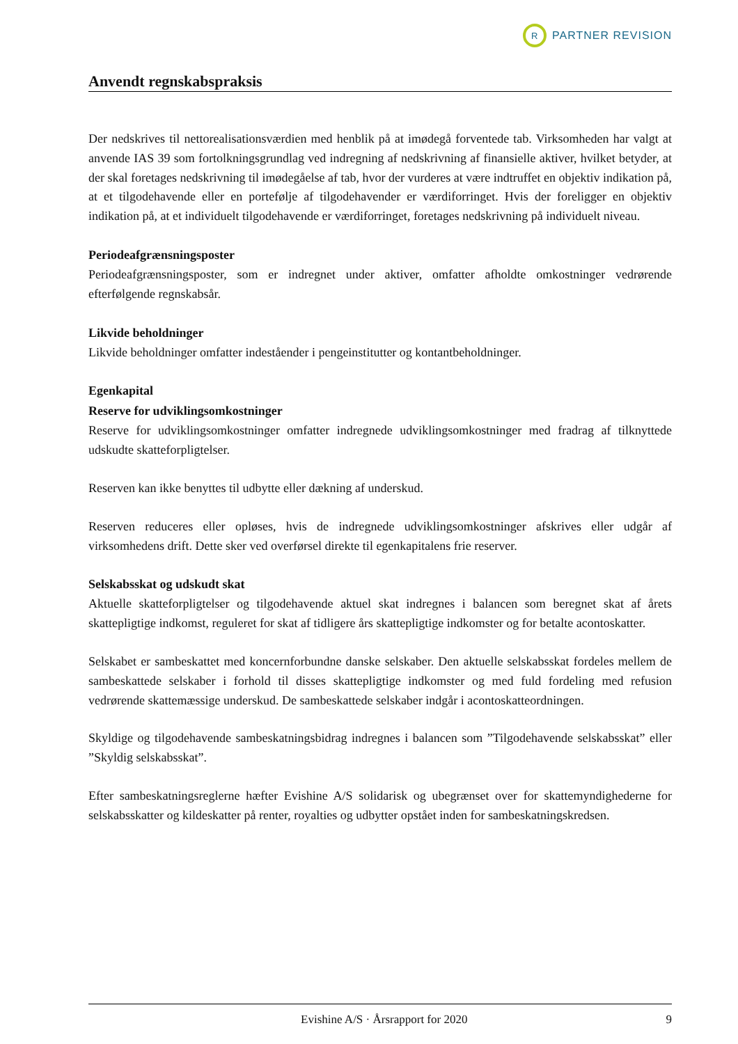R
PARTNER REVISION
Anvendt regnskabspraksis
Der nedskrives til nettorealisationsværdien med henblik på at imødegå forventede tab. Virksomheden har valgt at anvende IAS 39 som fortolkningsgrundlag ved indregning af nedskrivning af finansielle aktiver, hvilket betyder, at der skal foretages nedskrivning til imødegåelse af tab, hvor der vurderes at være indtruffet en objektiv indikation på, at et tilgodehavende eller en portefølje af tilgodehavender er værdiforringet. Hvis der foreligger en objektiv indikation på, at et individuelt tilgodehavende er værdiforringet, foretages nedskrivning på individuelt niveau.
Periodeafgrænsningsposter
Periodeafgrænsningsposter, som er indregnet under aktiver, omfatter afholdte omkostninger vedrørende efterfølgende regnskabsår.
Likvide beholdninger
Likvide beholdninger omfatter indeståender i pengeinstitutter og kontantbeholdninger.
Egenkapital
Reserve for udviklingsomkostninger
Reserve for udviklingsomkostninger omfatter indregnede udviklingsomkostninger med fradrag af tilknyttede udskudte skatteforpligtelser.
Reserven kan ikke benyttes til udbytte eller dækning af underskud.
Reserven reduceres eller opløses, hvis de indregnede udviklingsomkostninger afskrives eller udgår af virksomhedens drift. Dette sker ved overførsel direkte til egenkapitalens frie reserver.
Selskabsskat og udskudt skat
Aktuelle skatteforpligtelser og tilgodehavende aktuel skat indregnes i balancen som beregnet skat af årets skattepligtige indkomst, reguleret for skat af tidligere års skattepligtige indkomster og for betalte acontoskatter.
Selskabet er sambeskattet med koncernforbundne danske selskaber. Den aktuelle selskabsskat fordeles mellem de sambeskattede selskaber i forhold til disses skattepligtige indkomster og med fuld fordeling med refusion vedrørende skattemæssige underskud. De sambeskattede selskaber indgår i acontoskatteordningen.
Skyldige og tilgodehavende sambeskatningsbidrag indregnes i balancen som ”Tilgodehavende selskabsskat” eller ”Skyldig selskabsskat”.
Efter sambeskatningsreglerne hæfter Evishine A/S solidarisk og ubegrænset over for skattemyndighederne for selskabsskatter og kildeskatter på renter, royalties og udbytter opstået inden for sambeskatningskredsen.
Evishine A/S · Årsrapport for 2020 9